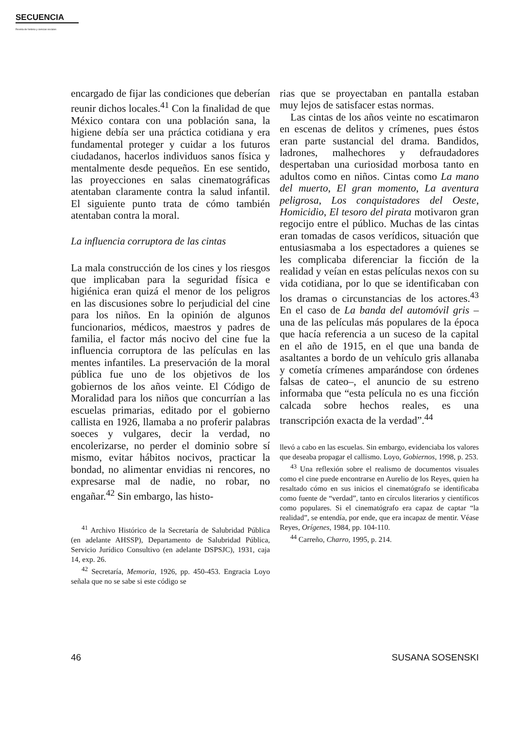SECUENCIA
Revista de historia y ciencias sociales
encargado de fijar las condiciones que deberían reunir dichos locales.<sup>41</sup> Con la finalidad de que México contara con una población sana, la higiene debía ser una práctica cotidiana y era fundamental proteger y cuidar a los futuros ciudadanos, hacerlos individuos sanos física y mentalmente desde pequeños. En ese sentido, las proyecciones en salas cinematográficas atentaban claramente contra la salud infantil. El siguiente punto trata de cómo también atentaban contra la moral.
La influencia corruptora de las cintas
La mala construcción de los cines y los riesgos que implicaban para la seguridad física e higiénica eran quizá el menor de los peligros en las discusiones sobre lo perjudicial del cine para los niños. En la opinión de algunos funcionarios, médicos, maestros y padres de familia, el factor más nocivo del cine fue la influencia corruptora de las películas en las mentes infantiles. La preservación de la moral pública fue uno de los objetivos de los gobiernos de los años veinte. El Código de Moralidad para los niños que concurrían a las escuelas primarias, editado por el gobierno callista en 1926, llamaba a no proferir palabras soeces y vulgares, decir la verdad, no encolerizarse, no perder el dominio sobre sí mismo, evitar hábitos nocivos, practicar la bondad, no alimentar envidias ni rencores, no expresarse mal de nadie, no robar, no engañar.<sup>42</sup> Sin embargo, las histo-
<sup>41</sup> Archivo Histórico de la Secretaría de Salubridad Pública (en adelante AHSSP), Departamento de Salubridad Pública, Servicio Jurídico Consultivo (en adelante DSPSJC), 1931, caja 14, exp. 26.
<sup>42</sup> Secretaría, Memoria, 1926, pp. 450-453. Engracia Loyo señala que no se sabe si este código se
rias que se proyectaban en pantalla estaban muy lejos de satisfacer estas normas.
Las cintas de los años veinte no escatimaron en escenas de delitos y crímenes, pues éstos eran parte sustancial del drama. Bandidos, ladrones, malhechores y defraudadores despertaban una curiosidad morbosa tanto en adultos como en niños. Cintas como La mano del muerto, El gran momento, La aventura peligrosa, Los conquistadores del Oeste, Homicidio, El tesoro del pirata motivaron gran regocijo entre el público. Muchas de las cintas eran tomadas de casos verídicos, situación que entusiasmaba a los espectadores a quienes se les complicaba diferenciar la ficción de la realidad y veían en estas películas nexos con su vida cotidiana, por lo que se identificaban con los dramas o circunstancias de los actores.<sup>43</sup> En el caso de La banda del automóvil gris –una de las películas más populares de la época que hacía referencia a un suceso de la capital en el año de 1915, en el que una banda de asaltantes a bordo de un vehículo gris allanaba y cometía crímenes amparándose con órdenes falsas de cateo–, el anuncio de su estreno informaba que “esta película no es una ficción calcada sobre hechos reales, es una transcripción exacta de la verdad”.<sup>44</sup>
llevó a cabo en las escuelas. Sin embargo, evidenciaba los valores que deseaba propagar el callismo. Loyo, Gobiernos, 1998, p. 253.
<sup>43</sup> Una reflexión sobre el realismo de documentos visuales como el cine puede encontrarse en Aurelio de los Reyes, quien ha resaltado cómo en sus inicios el cinematógrafo se identificaba como fuente de “verdad”, tanto en círculos literarios y científicos como populares. Si el cinematógrafo era capaz de captar “la realidad”, se entendía, por ende, que era incapaz de mentir. Véase Reyes, Orígenes, 1984, pp. 104-110.
<sup>44</sup> Carreño, Charro, 1995, p. 214.
46 SUSANA SOSENSKI